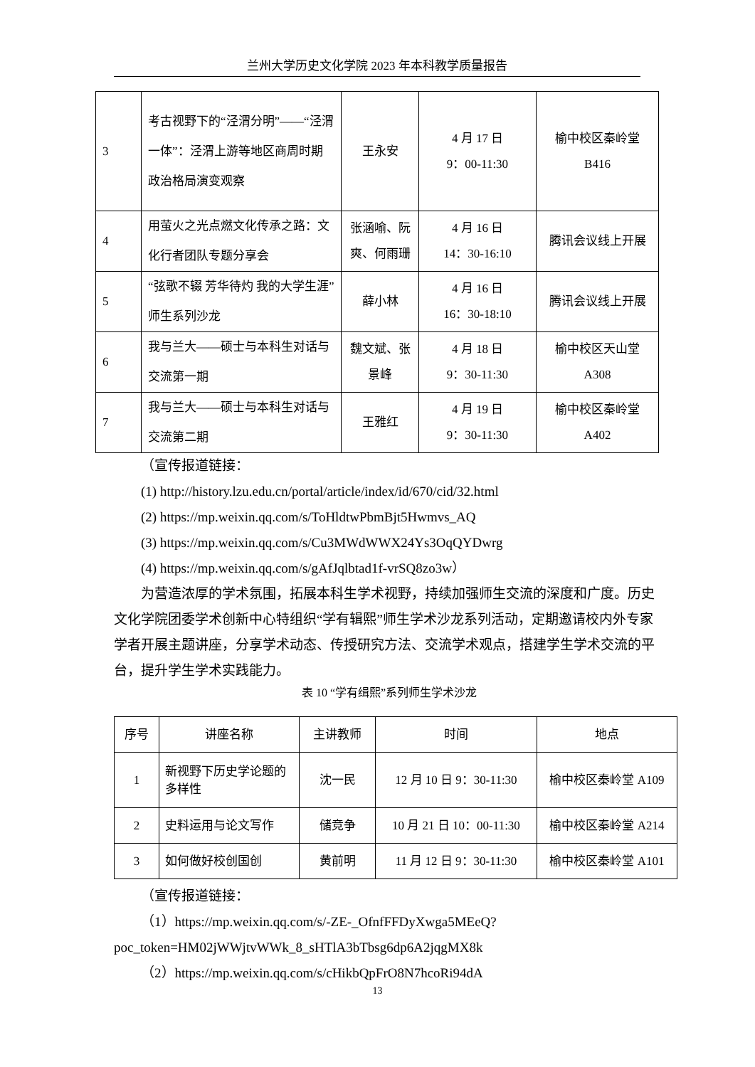兰州大学历史文化学院 2023 年本科教学质量报告
| 3 | 考古视野下的“泾渭分明”——“泾渭一体”：泾渭上游等地区商周时期政治格局演变观察 | 王永安 | 4 月 17 日 9：00-11:30 | 榆中校区秦岭堂 B416 |
| 4 | 用萤火之光点燃文化传承之路：文化行者团队专题分享会 | 张涵喻、阮爽、何雨珊 | 4 月 16 日 14：30-16:10 | 腾讯会议线上开展 |
| 5 | “弦歌不辍 芳华待灼 我的大学生涯”师生系列沙龙 | 薛小林 | 4 月 16 日 16：30-18:10 | 腾讯会议线上开展 |
| 6 | 我与兰大——硕士与本科生对话与交流第一期 | 魏文斌、张景峰 | 4 月 18 日 9：30-11:30 | 榆中校区天山堂 A308 |
| 7 | 我与兰大——硕士与本科生对话与交流第二期 | 王雅红 | 4 月 19 日 9：30-11:30 | 榆中校区秦岭堂 A402 |
（宣传报道链接：
(1) http://history.lzu.edu.cn/portal/article/index/id/670/cid/32.html
(2) https://mp.weixin.qq.com/s/ToHldtwPbmBjt5Hwmvs_AQ
(3) https://mp.weixin.qq.com/s/Cu3MWdWWX24Ys3OqQYDwrg
(4) https://mp.weixin.qq.com/s/gAfJqlbtad1f-vrSQ8zo3w）
为营造浓厚的学术氛围，拓展本科生学术视野，持续加强师生交流的深度和广度。历史文化学院团委学术创新中心特组织“学有辑熙”师生学术沙龙系列活动，定期邀请校内外专家学者开展主题讲座，分享学术动态、传授研究方法、交流学术观点，搭建学生学术交流的平台，提升学生学术实践能力。
表 10 “学有缉熙”系列师生学术沙龙
| 序号 | 讲座名称 | 主讲教师 | 时间 | 地点 |
| --- | --- | --- | --- | --- |
| 1 | 新视野下历史学论题的多样性 | 沈一民 | 12 月 10 日 9：30-11:30 | 榆中校区秦岭堂 A109 |
| 2 | 史料运用与论文写作 | 储竞争 | 10 月 21 日 10：00-11:30 | 榆中校区秦岭堂 A214 |
| 3 | 如何做好校创国创 | 黄前明 | 11 月 12 日 9：30-11:30 | 榆中校区秦岭堂 A101 |
（宣传报道链接：
（1）https://mp.weixin.qq.com/s/-ZE-_OfnfFFDyXwga5MEeQ?poc_token=HM02jWWjtvWWk_8_sHTlA3bTbsg6dp6A2jqgMX8k
（2）https://mp.weixin.qq.com/s/cHikbQpFrO8N7hcoRi94dA
13